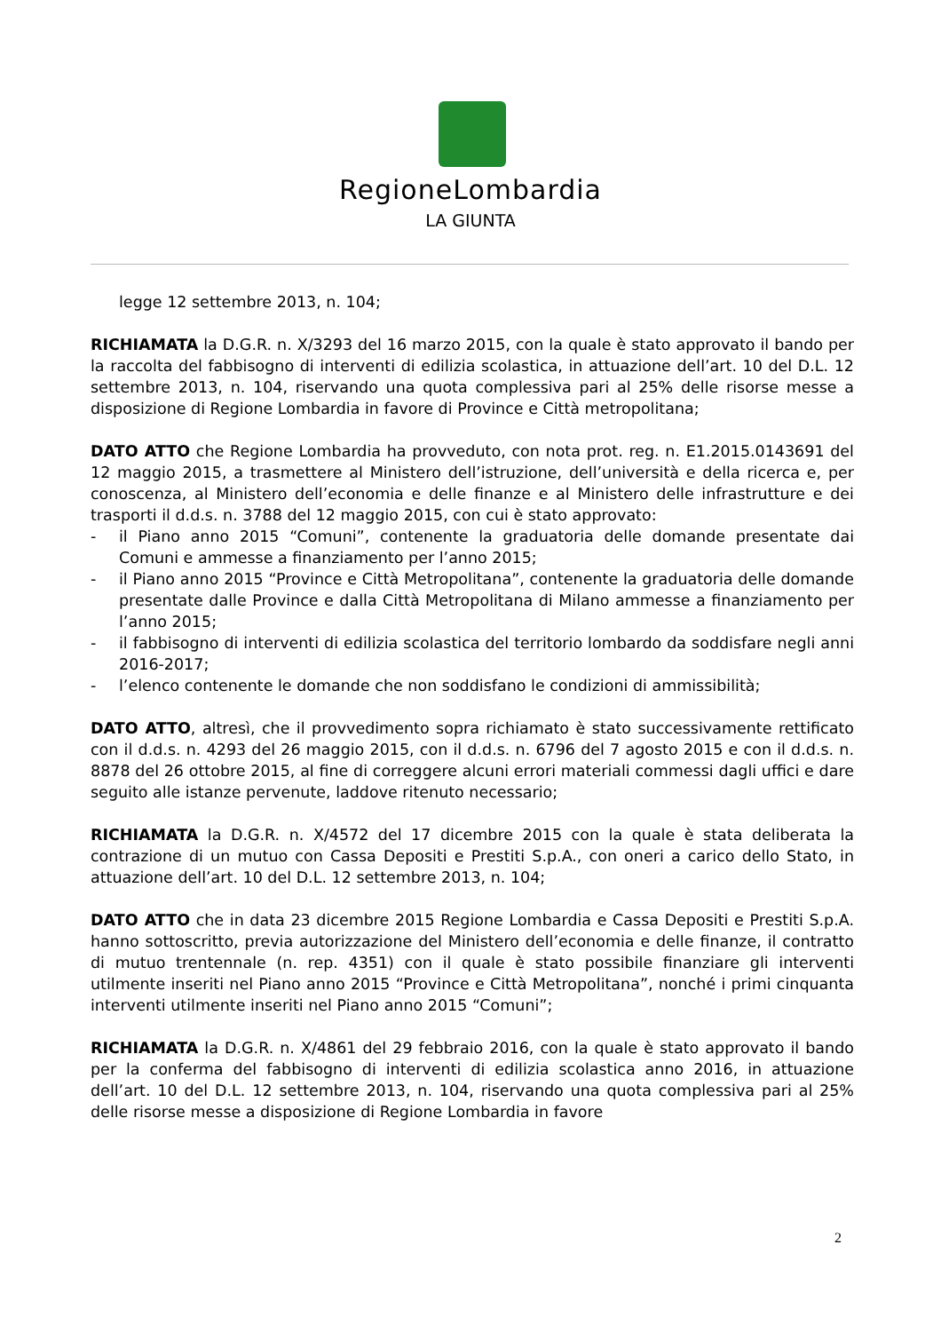RegioneLombardia
LA GIUNTA
legge 12 settembre 2013, n. 104;
RICHIAMATA la D.G.R. n. X/3293 del 16 marzo 2015, con la quale è stato approvato il bando per la raccolta del fabbisogno di interventi di edilizia scolastica, in attuazione dell’art. 10 del D.L. 12 settembre 2013, n. 104, riservando una quota complessiva pari al 25% delle risorse messe a disposizione di Regione Lombardia in favore di Province e Città metropolitana;
DATO ATTO che Regione Lombardia ha provveduto, con nota prot. reg. n. E1.2015.0143691 del 12 maggio 2015, a trasmettere al Ministero dell’istruzione, dell’università e della ricerca e, per conoscenza, al Ministero dell’economia e delle finanze e al Ministero delle infrastrutture e dei trasporti il d.d.s. n. 3788 del 12 maggio 2015, con cui è stato approvato:
- il Piano anno 2015 “Comuni”, contenente la graduatoria delle domande presentate dai Comuni e ammesse a finanziamento per l’anno 2015;
- il Piano anno 2015 “Province e Città Metropolitana”, contenente la graduatoria delle domande presentate dalle Province e dalla Città Metropolitana di Milano ammesse a finanziamento per l’anno 2015;
- il fabbisogno di interventi di edilizia scolastica del territorio lombardo da soddisfare negli anni 2016-2017;
- l’elenco contenente le domande che non soddisfano le condizioni di ammissibilità;
DATO ATTO, altresì, che il provvedimento sopra richiamato è stato successivamente rettificato con il d.d.s. n. 4293 del 26 maggio 2015, con il d.d.s. n. 6796 del 7 agosto 2015 e con il d.d.s. n. 8878 del 26 ottobre 2015, al fine di correggere alcuni errori materiali commessi dagli uffici e dare seguito alle istanze pervenute, laddove ritenuto necessario;
RICHIAMATA la D.G.R. n. X/4572 del 17 dicembre 2015 con la quale è stata deliberata la contrazione di un mutuo con Cassa Depositi e Prestiti S.p.A., con oneri a carico dello Stato, in attuazione dell’art. 10 del D.L. 12 settembre 2013, n. 104;
DATO ATTO che in data 23 dicembre 2015 Regione Lombardia e Cassa Depositi e Prestiti S.p.A. hanno sottoscritto, previa autorizzazione del Ministero dell’economia e delle finanze, il contratto di mutuo trentennale (n. rep. 4351) con il quale è stato possibile finanziare gli interventi utilmente inseriti nel Piano anno 2015 “Province e Città Metropolitana”, nonché i primi cinquanta interventi utilmente inseriti nel Piano anno 2015 “Comuni”;
RICHIAMATA la D.G.R. n. X/4861 del 29 febbraio 2016, con la quale è stato approvato il bando per la conferma del fabbisogno di interventi di edilizia scolastica anno 2016, in attuazione dell’art. 10 del D.L. 12 settembre 2013, n. 104, riservando una quota complessiva pari al 25% delle risorse messe a disposizione di Regione Lombardia in favore
2